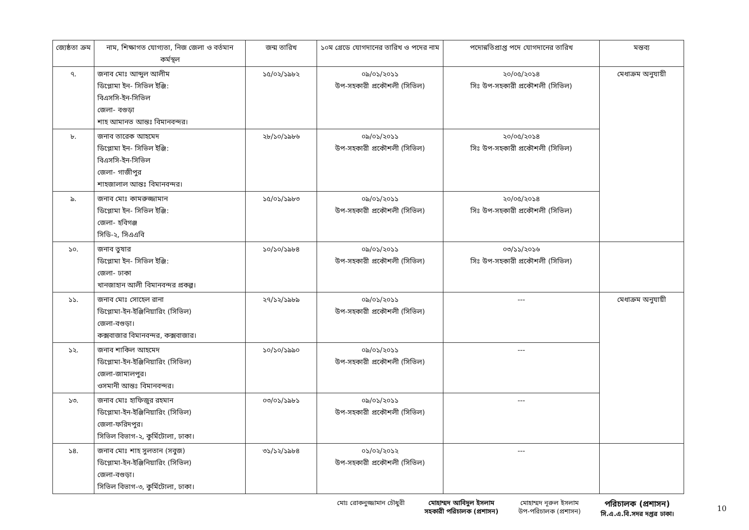| জ্যেষ্ঠতা ক্রম | নাম, শিক্ষাগত যোগ্যতা, নিজ জেলা ও বর্তমান কর্মস্থল | জন্ম তারিখ | ১০ম গ্রেডে যোগদানের তারিখ ও পদের নাম | পদোন্নতিপ্রাপ্ত পদে যোগদানের তারিখ | মন্তব্য |
| --- | --- | --- | --- | --- | --- |
| ৭. | জনাব মোঃ আব্দুল আলীম ডিপ্লোমা ইন- সিভিল ইঞ্জি: বিএসসি-ইন-সিভিল জেলা- বগুড়া শাহ আমানত আন্তঃ বিমানবন্দর। | ১৫/০২/১৯৮২ | ০৯/০১/২০১১ উপ-সহকারী প্রকৌশলী (সিভিল) | ২০/০৫/২০১৪ সিঃ উপ-সহকারী প্রকৌশলী (সিভিল) | মেধাক্রম অনুযায়ী |
| ৮. | জনাব তারেক আহমেদ ডিপ্লোমা ইন- সিভিল ইঞ্জি: বিএসসি-ইন-সিভিল জেলা- গাজীপুর শাহজালাল আন্তঃ বিমানবন্দর। | ২৮/১০/১৯৮৬ | ০৯/০১/২০১১ উপ-সহকারী প্রকৌশলী (সিভিল) | ২০/০৫/২০১৪ সিঃ উপ-সহকারী প্রকৌশলী (সিভিল) | |
| ৯. | জনাব মোঃ কামরুজ্জামান ডিপ্লোমা ইন- সিভিল ইঞ্জি: জেলা- হবিগঞ্জ সিডি-২, সিএএবি | ১৫/০১/১৯৮৩ | ০৯/০১/২০১১ উপ-সহকারী প্রকৌশলী (সিভিল) | ২০/০৫/২০১৪ সিঃ উপ-সহকারী প্রকৌশলী (সিভিল) | |
| ১০. | জনাব তুষার ডিপ্লোমা ইন- সিভিল ইঞ্জি: জেলা- ঢাকা খানজাহান আলী বিমানবন্দর প্রকল্প। | ১০/১০/১৯৮৪ | ০৯/০১/২০১১ উপ-সহকারী প্রকৌশলী (সিভিল) | ০৩/১১/২০১৬ সিঃ উপ-সহকারী প্রকৌশলী (সিভিল) | |
| ১১. | জনাব মোঃ সোহেল রানা ডিপ্লোমা-ইন-ইঞ্জিনিয়ারিং (সিভিল) জেলা-বগুড়া। কক্সবাজার বিমানবন্দর, কক্সবাজার। | ২৭/১২/১৯৮৯ | ০৯/০১/২০১১ উপ-সহকারী প্রকৌশলী (সিভিল) | --- | মেধাক্রম অনুযায়ী |
| ১২. | জনাব শাকিল আহমেদ ডিপ্লোমা-ইন-ইঞ্জিনিয়ারিং (সিভিল) জেলা-জামালপুর। ওসমানী আন্তঃ বিমানবন্দর। | ১০/১০/১৯৯০ | ০৯/০১/২০১১ উপ-সহকারী প্রকৌশলী (সিভিল) | --- | |
| ১৩. | জনাব মোঃ হাফিজুর রহমান ডিপ্লোমা-ইন-ইঞ্জিনিয়ারিং (সিভিল) জেলা-ফরিদপুর। সিভিল বিভাগ-২, কুর্মিটোলা, ঢাকা। | ০৩/০১/১৯৮১ | ০৯/০১/২০১১ উপ-সহকারী প্রকৌশলী (সিভিল) | --- | |
| ১৪. | জনাব মোঃ শাহ সুলতান (সবুজ) ডিপ্লোমা-ইন-ইঞ্জিনিয়ারিং (সিভিল) জেলা-বগুড়া। সিভিল বিভাগ-৩, কুর্মিটোলা, ঢাকা। | ৩১/১২/১৯৮৪ | ০১/০২/২০১২ উপ-সহকারী প্রকৌশলী (সিভিল) | --- | |
মোঃ রোকনুজ্জামান চৌধুরী মোহাম্মদ আবিদুল ইসলাম
সহকারী পরিচালক (প্রশাসন)
মোহাম্মদ নূরুল ইসলাম
উপ-পরিচালক (প্রশাসন)
পরিচালক (প্রশাসন)
সি.এ.এ.বি.সদর দপ্তর ঢাকা।
10